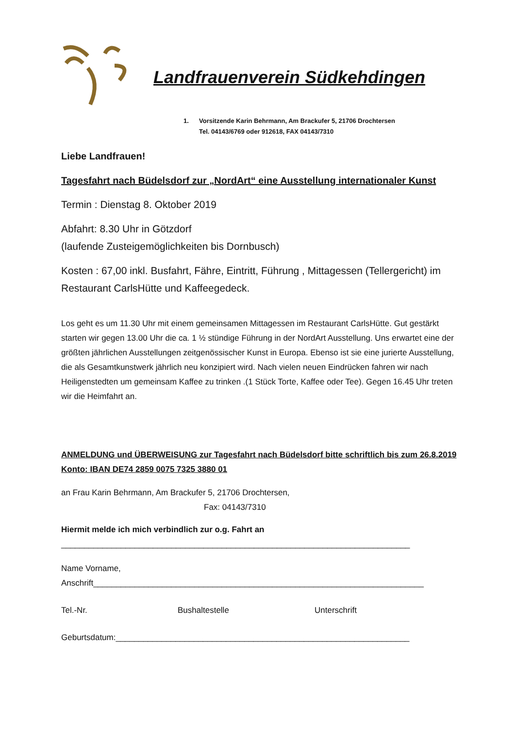Landfrauenverein Südkehdingen
1. Vorsitzende Karin Behrmann, Am Brackufer 5, 21706 Drochtersen
Tel. 04143/6769 oder 912618, FAX 04143/7310
Liebe Landfrauen!
Tagesfahrt nach Büdelsdorf zur „NordArt“ eine Ausstellung internationaler Kunst
Termin : Dienstag 8. Oktober 2019
Abfahrt: 8.30 Uhr in Götzdorf
(laufende Zusteigemöglichkeiten bis Dornbusch)
Kosten : 67,00 inkl. Busfahrt, Fähre, Eintritt, Führung , Mittagessen (Tellergericht) im Restaurant CarlsHütte und Kaffeegedeck.
Los geht es um 11.30 Uhr mit einem gemeinsamen Mittagessen im Restaurant CarlsHütte. Gut gestärkt starten wir gegen 13.00 Uhr die ca. 1 ½ stündige Führung in der NordArt Ausstellung. Uns erwartet eine der größten jährlichen Ausstellungen zeitgenössischer Kunst in Europa. Ebenso ist sie eine jurierte Ausstellung, die als Gesamtkunstwerk jährlich neu konzipiert wird. Nach vielen neuen Eindrücken fahren wir nach Heiligenstedten um gemeinsam Kaffee zu trinken .(1 Stück Torte, Kaffee oder Tee). Gegen 16.45 Uhr treten wir die Heimfahrt an.
ANMELDUNG und ÜBERWEISUNG zur Tagesfahrt nach Büdelsdorf bitte schriftlich bis zum 26.8.2019 Konto: IBAN DE74 2859 0075 7325 3880 01
an Frau Karin Behrmann, Am Brackufer 5, 21706 Drochtersen,
Fax: 04143/7310
Hiermit melde ich mich verbindlich zur o.g. Fahrt an
____________________________________________________________________________
Name Vorname,
Anschrift________________________________________________________________________
Tel.-Nr. Bushaltestelle Unterschrift
Geburtsdatum:________________________________________________________________